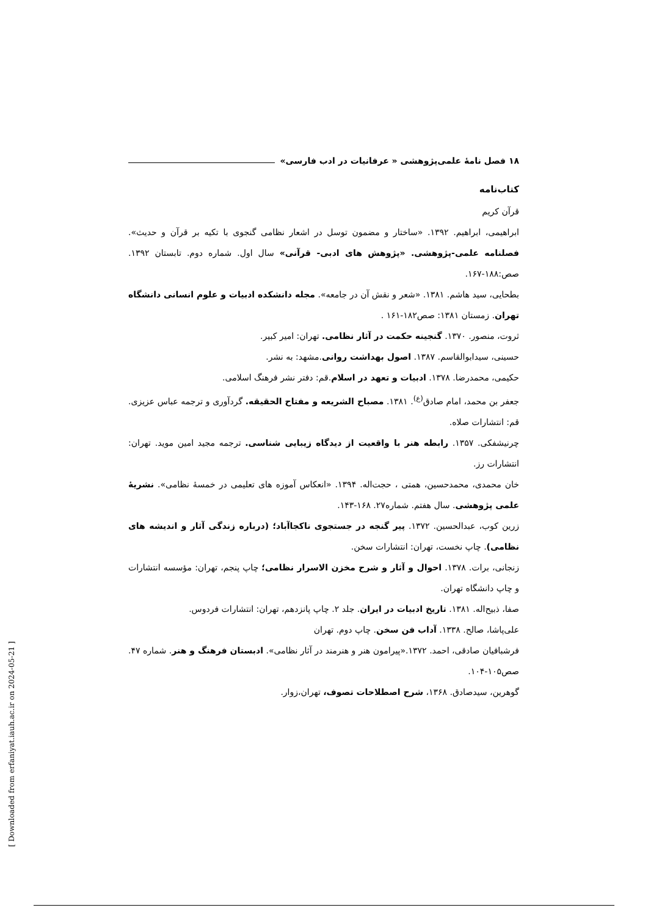۱۸ فصل نامهٔ علمی‌پژوهشی « عرفانیات در ادب فارسی»
کتاب‌نامه
قرآن کریم
ابراهیمی، ابراهیم. ۱۳۹۲. «ساختار و مضمون توسل در اشعار نظامی گنجوی با تکیه بر قرآن و حدیث». فصلنامه علمی-پژوهشی. «پژوهش های ادبی- قرآنی» سال اول. شماره دوم. تابستان ۱۳۹۲. صص:۱۸۸-۱۶۷.
بطحایی، سید هاشم. ۱۳۸۱. «شعر و نقش آن در جامعه». مجله دانشکده ادبیات و علوم انسانی دانشگاه تهران. زمستان ۱۳۸۱: صص۱۸۲-۱۶۱ .
ثروت، منصور. ۱۳۷۰. گنجینه حکمت در آثار نظامی. تهران: امیر کبیر.
حسینی، سیدابوالقاسم. ۱۳۸۷. اصول بهداشت روانی.مشهد: به نشر.
حکیمی، محمدرضا. ۱۳۷۸. ادبیات و تعهد در اسلام.قم: دفتر نشر فرهنگ اسلامی.
جعفر بن محمد، امام صادق<sup>(ع)</sup>. ۱۳۸۱. مصباح الشریعه و مفتاح الحقیقه. گردآوری و ترجمه عباس عزیزی. قم: انتشارات صلاه.
چرنیشفکی. ۱۳۵۷. رابطه هنر با واقعیت از دیدگاه زیبایی شناسی. ترجمه مجید امین موید. تهران: انتشارات رز.
خان محمدی، محمدحسین، همتی ، حجت‌اله. ۱۳۹۴. «انعکاس آموزه های تعلیمی در خمسهٔ نظامی». نشریهٔ علمی پژوهشی. سال هفتم. شماره۲۷. ۱۶۸-۱۴۳.
زرین کوب، عبدالحسین. ۱۳۷۲. پیر گنجه در جستجوی ناکجاآباد؛ (درباره زندگی آثار و اندیشه های نظامی). چاپ نخست، تهران: انتشارات سخن.
زنجانی، برات. ۱۳۷۸. احوال و آثار و شرح مخزن الاسرار نظامی؛ چاپ پنجم، تهران: مؤسسه انتشارات و چاپ دانشگاه تهران.
صفا، ذبیح‌اله. ۱۳۸۱. تاریخ ادبیات در ایران. جلد ۲. چاپ پانزدهم، تهران: انتشارات فردوس.
علی‌پاشا، صالح. ۱۳۳۸. آداب فن سخن. چاپ دوم. تهران
فرشبافیان صادقی، احمد. ۱۳۷۲.«پیرامون هنر و هنرمند در آثار نظامی». ادبستان فرهنگ و هنر. شماره ۴۷. صص۱۰۵-۱۰۴.
گوهرین، سیدصادق. ۱۳۶۸، شرح اصطلاحات تصوف، تهران،زوار.
[ Downloaded from erfaniyat.iauh.ac.ir on 2024-05-21 ]